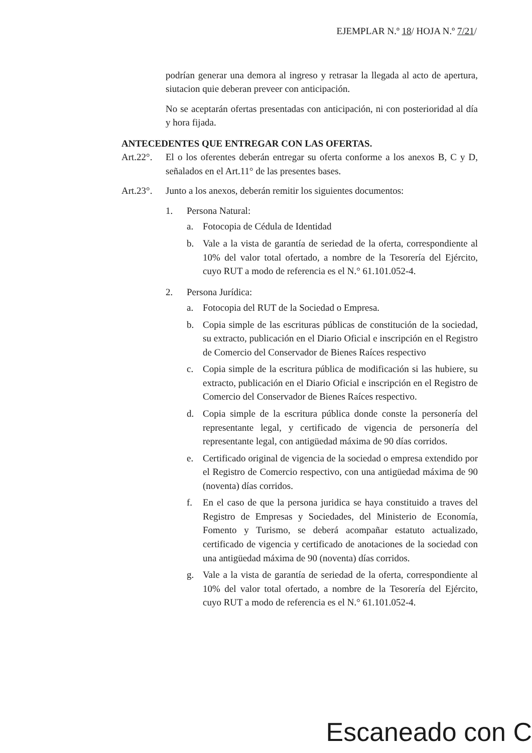EJEMPLAR N.º 18/ HOJA N.º 7/21/
podrían generar una demora al ingreso y retrasar la llegada al acto de apertura, siutacion quie deberan preveer con anticipación.
No se aceptarán ofertas presentadas con anticipación, ni con posterioridad al día y hora fijada.
ANTECEDENTES QUE ENTREGAR CON LAS OFERTAS.
Art.22°. El o los oferentes deberán entregar su oferta conforme a los anexos B, C y D, señalados en el Art.11° de las presentes bases.
Art.23°. Junto a los anexos, deberán remitir los siguientes documentos:
1. Persona Natural:
a. Fotocopia de Cédula de Identidad
b. Vale a la vista de garantía de seriedad de la oferta, correspondiente al 10% del valor total ofertado, a nombre de la Tesorería del Ejército, cuyo RUT a modo de referencia es el N.° 61.101.052-4.
2. Persona Jurídica:
a. Fotocopia del RUT de la Sociedad o Empresa.
b. Copia simple de las escrituras públicas de constitución de la sociedad, su extracto, publicación en el Diario Oficial e inscripción en el Registro de Comercio del Conservador de Bienes Raíces respectivo
c. Copia simple de la escritura pública de modificación si las hubiere, su extracto, publicación en el Diario Oficial e inscripción en el Registro de Comercio del Conservador de Bienes Raíces respectivo.
d. Copia simple de la escritura pública donde conste la personería del representante legal, y certificado de vigencia de personería del representante legal, con antigüedad máxima de 90 días corridos.
e. Certificado original de vigencia de la sociedad o empresa extendido por el Registro de Comercio respectivo, con una antigüedad máxima de 90 (noventa) días corridos.
f. En el caso de que la persona juridica se haya constituido a traves del Registro de Empresas y Sociedades, del Ministerio de Economía, Fomento y Turismo, se deberá acompañar estatuto actualizado, certificado de vigencia y certificado de anotaciones de la sociedad con una antigüedad máxima de 90 (noventa) días corridos.
g. Vale a la vista de garantía de seriedad de la oferta, correspondiente al 10% del valor total ofertado, a nombre de la Tesorería del Ejército, cuyo RUT a modo de referencia es el N.° 61.101.052-4.
Escaneado con C